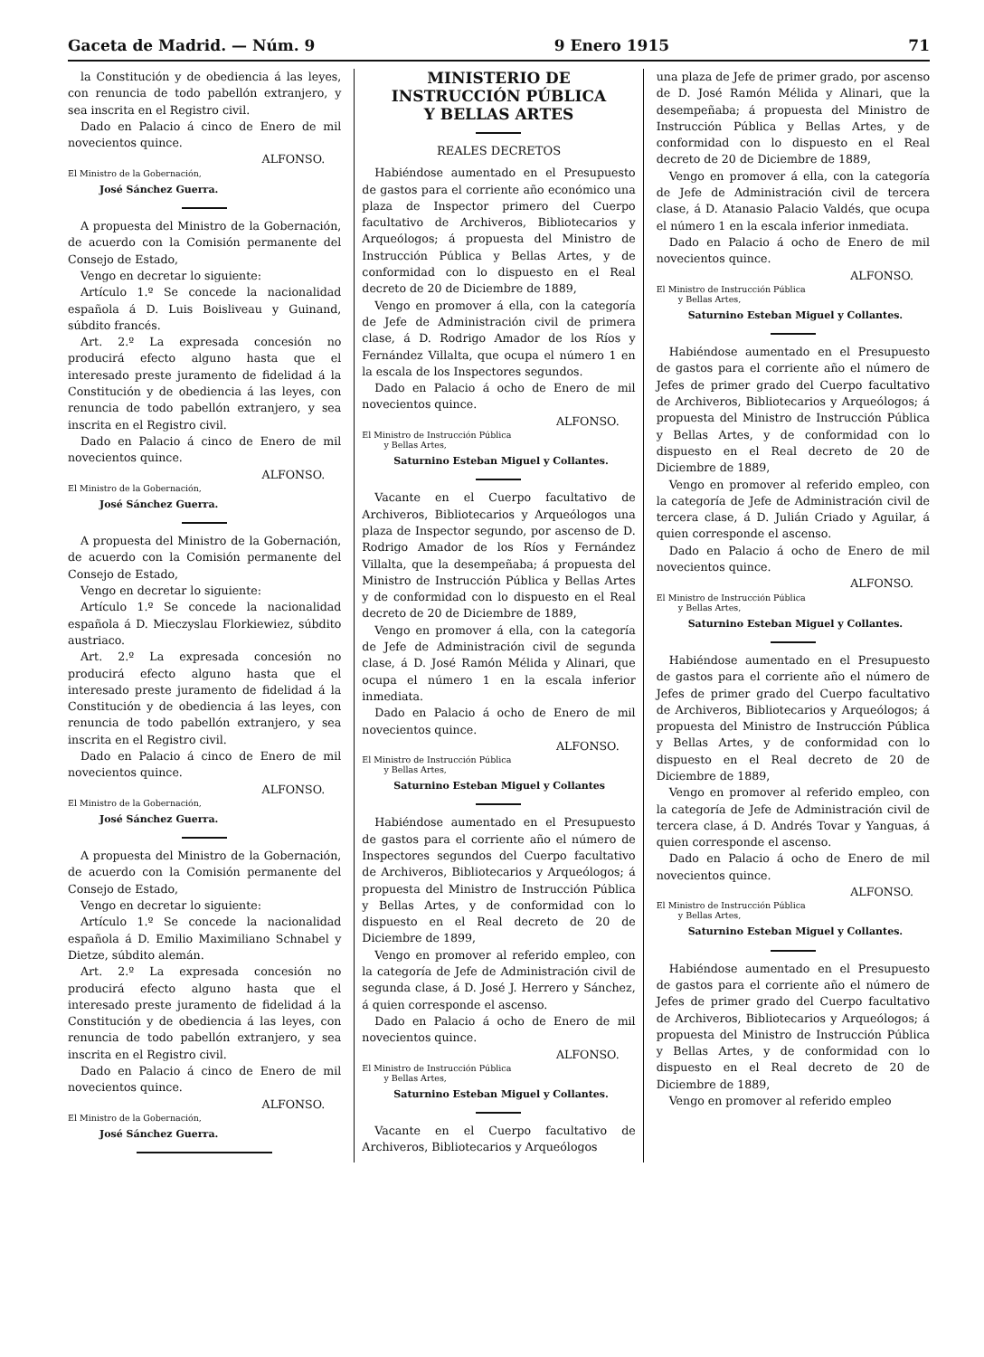Gaceta de Madrid. — Núm. 9 9 Enero 1915 71
la Constitución y de obediencia á las leyes, con renuncia de todo pabellón extranjero, y sea inscrita en el Registro civil.
Dado en Palacio á cinco de Enero de mil novecientos quince.
ALFONSO.
El Ministro de la Gobernación,
José Sánchez Guerra.
A propuesta del Ministro de la Gobernación, de acuerdo con la Comisión permanente del Consejo de Estado,
Vengo en decretar lo siguiente:
Artículo 1.º Se concede la nacionalidad española á D. Luis Boisliveau y Guinand, súbdito francés.
Art. 2.º La expresada concesión no producirá efecto alguno hasta que el interesado preste juramento de fidelidad á la Constitución y de obediencia á las leyes, con renuncia de todo pabellón extranjero, y sea inscrita en el Registro civil.
Dado en Palacio á cinco de Enero de mil novecientos quince.
ALFONSO.
El Ministro de la Gobernación,
José Sánchez Guerra.
A propuesta del Ministro de la Gobernación, de acuerdo con la Comisión permanente del Consejo de Estado,
Vengo en decretar lo siguiente:
Artículo 1.º Se concede la nacionalidad española á D. Mieczyslau Florkiewiez, súbdito austriaco.
Art. 2.º La expresada concesión no producirá efecto alguno hasta que el interesado preste juramento de fidelidad á la Constitución y de obediencia á las leyes, con renuncia de todo pabellón extranjero, y sea inscrita en el Registro civil.
Dado en Palacio á cinco de Enero de mil novecientos quince.
ALFONSO.
El Ministro de la Gobernación,
José Sánchez Guerra.
A propuesta del Ministro de la Gobernación, de acuerdo con la Comisión permanente del Consejo de Estado,
Vengo en decretar lo siguiente:
Artículo 1.º Se concede la nacionalidad española á D. Emilio Maximiliano Schnabel y Dietze, súbdito alemán.
Art. 2.º La expresada concesión no producirá efecto alguno hasta que el interesado preste juramento de fidelidad á la Constitución y de obediencia á las leyes, con renuncia de todo pabellón extranjero, y sea inscrita en el Registro civil.
Dado en Palacio á cinco de Enero de mil novecientos quince.
ALFONSO.
El Ministro de la Gobernación,
José Sánchez Guerra.
MINISTERIO DE INSTRUCCIÓN PÚBLICA
Y BELLAS ARTES
REALES DECRETOS
Habiéndose aumentado en el Presupuesto de gastos para el corriente año económico una plaza de Inspector primero del Cuerpo facultativo de Archiveros, Bibliotecarios y Arqueólogos; á propuesta del Ministro de Instrucción Pública y Bellas Artes, y de conformidad con lo dispuesto en el Real decreto de 20 de Diciembre de 1889,
Vengo en promover á ella, con la categoría de Jefe de Administración civil de primera clase, á D. Rodrigo Amador de los Ríos y Fernández Villalta, que ocupa el número 1 en la escala de los Inspectores segundos.
Dado en Palacio á ocho de Enero de mil novecientos quince.
ALFONSO.
El Ministro de Instrucción Pública
y Bellas Artes,
Saturnino Esteban Miguel y Collantes.
Vacante en el Cuerpo facultativo de Archiveros, Bibliotecarios y Arqueólogos una plaza de Inspector segundo, por ascenso de D. Rodrigo Amador de los Ríos y Fernández Villalta, que la desempeñaba; á propuesta del Ministro de Instrucción Pública y Bellas Artes y de conformidad con lo dispuesto en el Real decreto de 20 de Diciembre de 1889,
Vengo en promover á ella, con la categoría de Jefe de Administración civil de segunda clase, á D. José Ramón Mélida y Alinari, que ocupa el número 1 en la escala inferior inmediata.
Dado en Palacio á ocho de Enero de mil novecientos quince.
ALFONSO.
El Ministro de Instrucción Pública
y Bellas Artes,
Saturnino Esteban Miguel y Collantes
Habiéndose aumentado en el Presupuesto de gastos para el corriente año el número de Inspectores segundos del Cuerpo facultativo de Archiveros, Bibliotecarios y Arqueólogos; á propuesta del Ministro de Instrucción Pública y Bellas Artes, y de conformidad con lo dispuesto en el Real decreto de 20 de Diciembre de 1899,
Vengo en promover al referido empleo, con la categoría de Jefe de Administración civil de segunda clase, á D. José J. Herrero y Sánchez, á quien corresponde el ascenso.
Dado en Palacio á ocho de Enero de mil novecientos quince.
ALFONSO.
El Ministro de Instrucción Pública
y Bellas Artes,
Saturnino Esteban Miguel y Collantes.
Vacante en el Cuerpo facultativo de Archiveros, Bibliotecarios y Arqueólogos
una plaza de Jefe de primer grado, por ascenso de D. José Ramón Mélida y Alinari, que la desempeñaba; á propuesta del Ministro de Instrucción Pública y Bellas Artes, y de conformidad con lo dispuesto en el Real decreto de 20 de Diciembre de 1889,
Vengo en promover á ella, con la categoría de Jefe de Administración civil de tercera clase, á D. Atanasio Palacio Valdés, que ocupa el número 1 en la escala inferior inmediata.
Dado en Palacio á ocho de Enero de mil novecientos quince.
ALFONSO.
El Ministro de Instrucción Pública
y Bellas Artes,
Saturnino Esteban Miguel y Collantes.
Habiéndose aumentado en el Presupuesto de gastos para el corriente año el número de Jefes de primer grado del Cuerpo facultativo de Archiveros, Bibliotecarios y Arqueólogos; á propuesta del Ministro de Instrucción Pública y Bellas Artes, y de conformidad con lo dispuesto en el Real decreto de 20 de Diciembre de 1889,
Vengo en promover al referido empleo, con la categoría de Jefe de Administración civil de tercera clase, á D. Julián Criado y Aguilar, á quien corresponde el ascenso.
Dado en Palacio á ocho de Enero de mil novecientos quince.
ALFONSO.
El Ministro de Instrucción Pública
y Bellas Artes,
Saturnino Esteban Miguel y Collantes.
Habiéndose aumentado en el Presupuesto de gastos para el corriente año el número de Jefes de primer grado del Cuerpo facultativo de Archiveros, Bibliotecarios y Arqueólogos; á propuesta del Ministro de Instrucción Pública y Bellas Artes, y de conformidad con lo dispuesto en el Real decreto de 20 de Diciembre de 1889,
Vengo en promover al referido empleo, con la categoría de Jefe de Administración civil de tercera clase, á D. Andrés Tovar y Yanguas, á quien corresponde el ascenso.
Dado en Palacio á ocho de Enero de mil novecientos quince.
ALFONSO.
El Ministro de Instrucción Pública
y Bellas Artes,
Saturnino Esteban Miguel y Collantes.
Habiéndose aumentado en el Presupuesto de gastos para el corriente año el número de Jefes de primer grado del Cuerpo facultativo de Archiveros, Bibliotecarios y Arqueólogos; á propuesta del Ministro de Instrucción Pública y Bellas Artes, y de conformidad con lo dispuesto en el Real decreto de 20 de Diciembre de 1889,
Vengo en promover al referido empleo